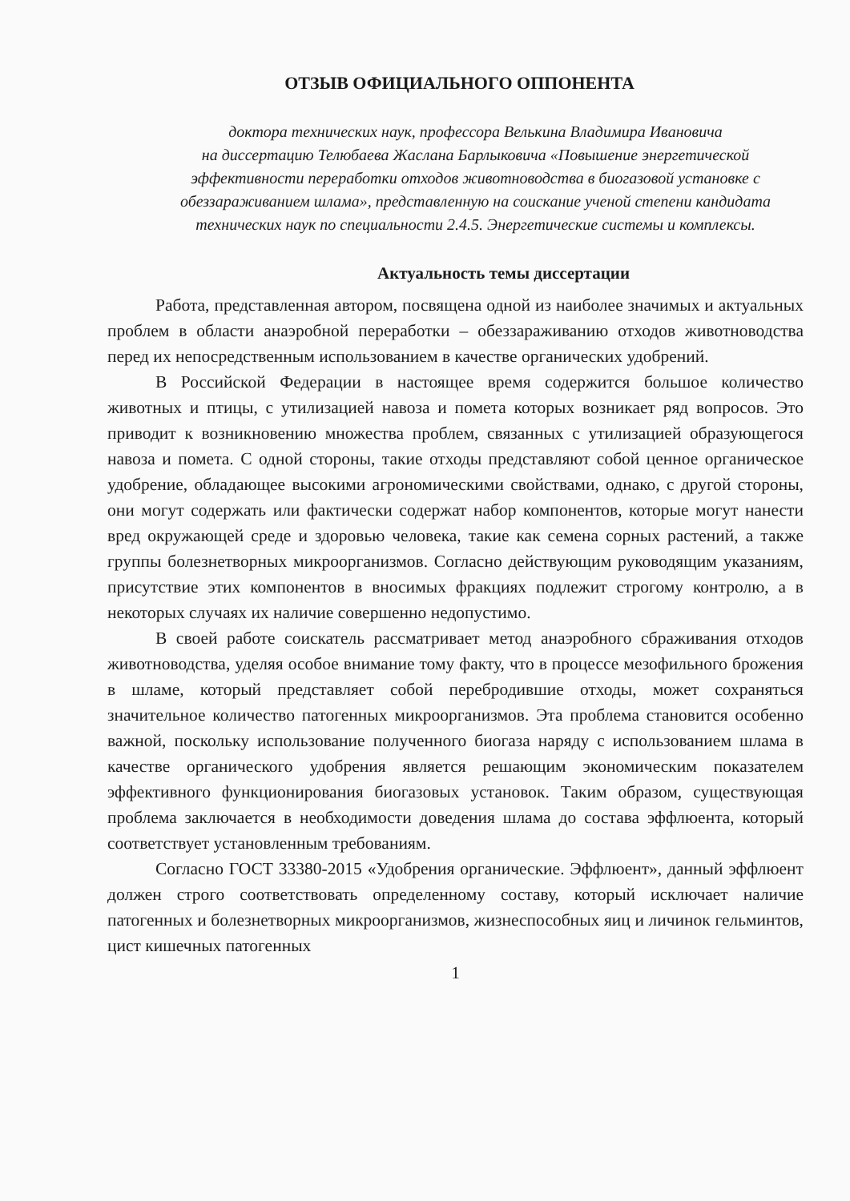ОТЗЫВ ОФИЦИАЛЬНОГО ОППОНЕНТА
доктора технических наук, профессора Велькина Владимира Ивановича
на диссертацию Телюбаева Жаслана Барлыковича «Повышение энергетической эффективности переработки отходов животноводства в биогазовой установке с обеззараживанием шлама», представленную на соискание ученой степени кандидата технических наук по специальности 2.4.5. Энергетические системы и комплексы.
Актуальность темы диссертации
Работа, представленная автором, посвящена одной из наиболее значимых и актуальных проблем в области анаэробной переработки – обеззараживанию отходов животноводства перед их непосредственным использованием в качестве органических удобрений.
В Российской Федерации в настоящее время содержится большое количество животных и птицы, с утилизацией навоза и помета которых возникает ряд вопросов. Это приводит к возникновению множества проблем, связанных с утилизацией образующегося навоза и помета. С одной стороны, такие отходы представляют собой ценное органическое удобрение, обладающее высокими агрономическими свойствами, однако, с другой стороны, они могут содержать или фактически содержат набор компонентов, которые могут нанести вред окружающей среде и здоровью человека, такие как семена сорных растений, а также группы болезнетворных микроорганизмов. Согласно действующим руководящим указаниям, присутствие этих компонентов в вносимых фракциях подлежит строгому контролю, а в некоторых случаях их наличие совершенно недопустимо.
В своей работе соискатель рассматривает метод анаэробного сбраживания отходов животноводства, уделяя особое внимание тому факту, что в процессе мезофильного брожения в шламе, который представляет собой перебродившие отходы, может сохраняться значительное количество патогенных микроорганизмов. Эта проблема становится особенно важной, поскольку использование полученного биогаза наряду с использованием шлама в качестве органического удобрения является решающим экономическим показателем эффективного функционирования биогазовых установок. Таким образом, существующая проблема заключается в необходимости доведения шлама до состава эффлюента, который соответствует установленным требованиям.
Согласно ГОСТ 33380-2015 «Удобрения органические. Эффлюент», данный эффлюент должен строго соответствовать определенному составу, который исключает наличие патогенных и болезнетворных микроорганизмов, жизнеспособных яиц и личинок гельминтов, цист кишечных патогенных
1